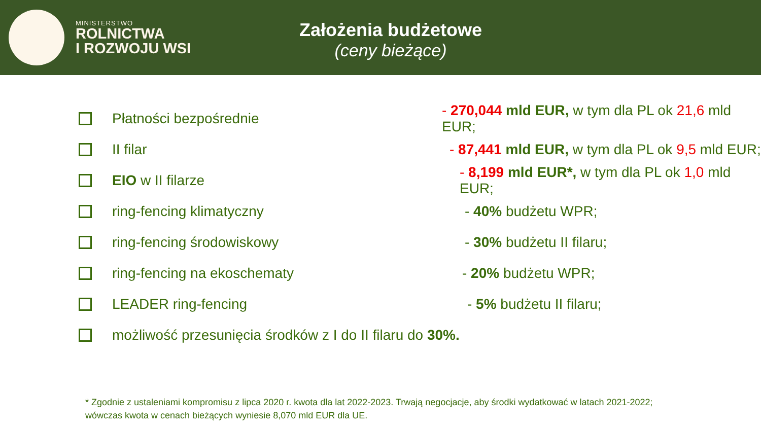MINISTERSTWO
ROLNICTWA
I ROZWOJU WSI
Założenia budżetowe
(ceny bieżące)
Płatności bezpośrednie - 270,044 mld EUR, w tym dla PL ok 21,6 mld EUR;
II filar - 87,441 mld EUR, w tym dla PL ok 9,5 mld EUR;
EIO w II filarze - 8,199 mld EUR*, w tym dla PL ok 1,0 mld EUR;
ring-fencing klimatyczny - 40% budżetu WPR;
ring-fencing środowiskowy - 30% budżetu II filaru;
ring-fencing na ekoschematy - 20% budżetu WPR;
LEADER ring-fencing - 5% budżetu II filaru;
możliwość przesunięcia środków z I do II filaru do 30%.
* Zgodnie z ustaleniami kompromisu z lipca 2020 r. kwota dla lat 2022-2023. Trwają negocjacje, aby środki wydatkować w latach 2021-2022;
wówczas kwota w cenach bieżących wyniesie 8,070 mld EUR dla UE.